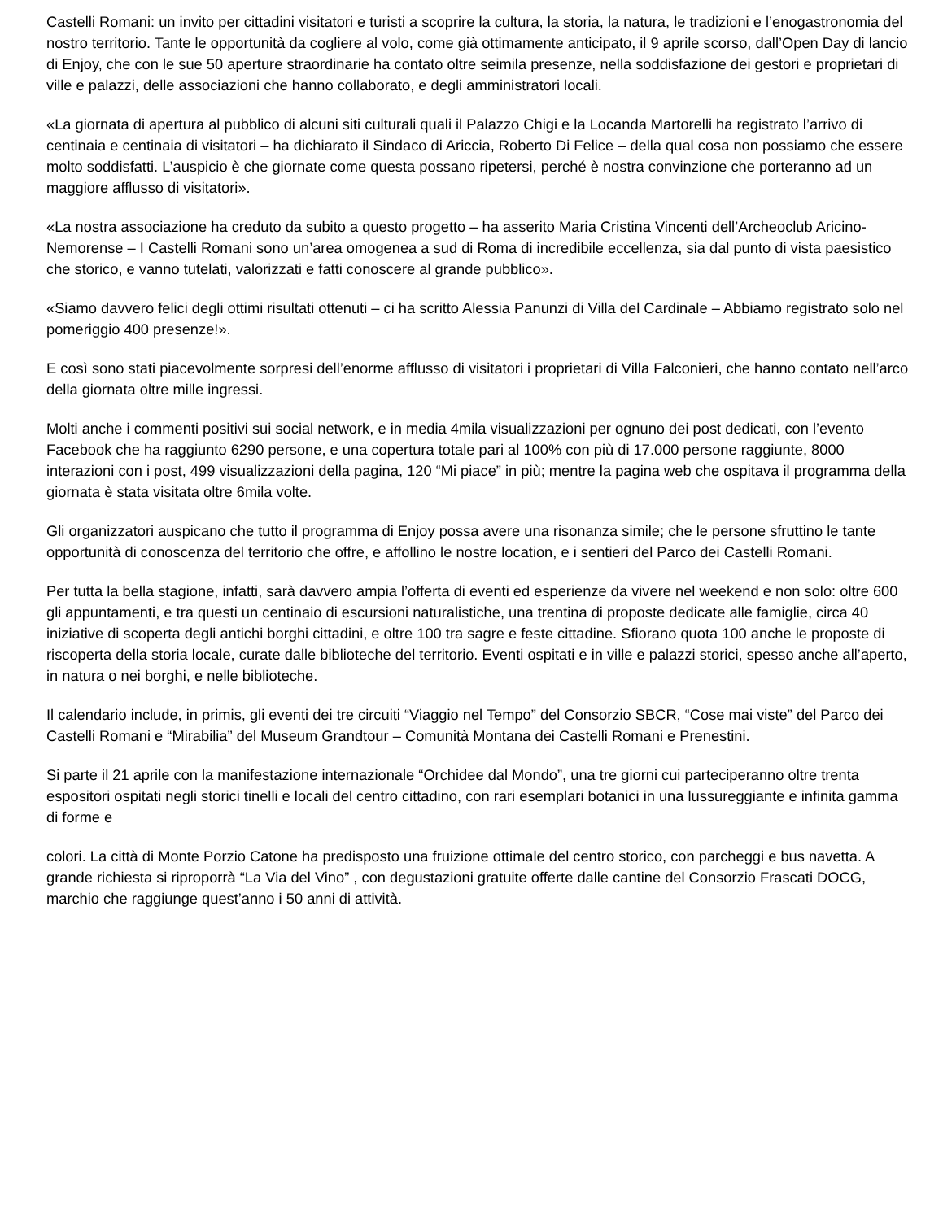Castelli Romani: un invito per cittadini visitatori e turisti a scoprire la cultura, la storia, la natura, le tradizioni e l’enogastronomia del nostro territorio. Tante le opportunità da cogliere al volo, come già ottimamente anticipato, il 9 aprile scorso, dall’Open Day di lancio di Enjoy, che con le sue 50 aperture straordinarie ha contato oltre seimila presenze, nella soddisfazione dei gestori e proprietari di ville e palazzi, delle associazioni che hanno collaborato, e degli amministratori locali.
«La giornata di apertura al pubblico di alcuni siti culturali quali il Palazzo Chigi e la Locanda Martorelli ha registrato l’arrivo di centinaia e centinaia di visitatori – ha dichiarato il Sindaco di Ariccia, Roberto Di Felice – della qual cosa non possiamo che essere molto soddisfatti. L’auspicio è che giornate come questa possano ripetersi, perché è nostra convinzione che porteranno ad un maggiore afflusso di visitatori».
«La nostra associazione ha creduto da subito a questo progetto – ha asserito Maria Cristina Vincenti dell’Archeoclub Aricino-Nemorense – I Castelli Romani sono un’area omogenea a sud di Roma di incredibile eccellenza, sia dal punto di vista paesistico che storico, e vanno tutelati, valorizzati e fatti conoscere al grande pubblico».
«Siamo davvero felici degli ottimi risultati ottenuti – ci ha scritto Alessia Panunzi di Villa del Cardinale – Abbiamo registrato solo nel pomeriggio 400 presenze!».
E così sono stati piacevolmente sorpresi dell’enorme afflusso di visitatori i proprietari di Villa Falconieri, che hanno contato nell’arco della giornata oltre mille ingressi.
Molti anche i commenti positivi sui social network, e in media 4mila visualizzazioni per ognuno dei post dedicati, con l’evento Facebook che ha raggiunto 6290 persone, e una copertura totale pari al 100% con più di 17.000 persone raggiunte, 8000 interazioni con i post, 499 visualizzazioni della pagina, 120 “Mi piace” in più; mentre la pagina web che ospitava il programma della giornata è stata visitata oltre 6mila volte.
Gli organizzatori auspicano che tutto il programma di Enjoy possa avere una risonanza simile; che le persone sfruttino le tante opportunità di conoscenza del territorio che offre, e affollino le nostre location, e i sentieri del Parco dei Castelli Romani.
Per tutta la bella stagione, infatti, sarà davvero ampia l’offerta di eventi ed esperienze da vivere nel weekend e non solo: oltre 600 gli appuntamenti, e tra questi un centinaio di escursioni naturalistiche, una trentina di proposte dedicate alle famiglie, circa 40 iniziative di scoperta degli antichi borghi cittadini, e oltre 100 tra sagre e feste cittadine. Sfiorano quota 100 anche le proposte di riscoperta della storia locale, curate dalle biblioteche del territorio. Eventi ospitati e in ville e palazzi storici, spesso anche all’aperto, in natura o nei borghi, e nelle biblioteche.
Il calendario include, in primis, gli eventi dei tre circuiti “Viaggio nel Tempo” del Consorzio SBCR, “Cose mai viste” del Parco dei Castelli Romani e “Mirabilia” del Museum Grandtour – Comunità Montana dei Castelli Romani e Prenestini.
Si parte il 21 aprile con la manifestazione internazionale “Orchidee dal Mondo”, una tre giorni cui parteciperanno oltre trenta espositori ospitati negli storici tinelli e locali del centro cittadino, con rari esemplari botanici in una lussureggiante e infinita gamma di forme e
colori. La città di Monte Porzio Catone ha predisposto una fruizione ottimale del centro storico, con parcheggi e bus navetta. A grande richiesta si riproporrà “La Via del Vino” , con degustazioni gratuite offerte dalle cantine del Consorzio Frascati DOCG, marchio che raggiunge quest’anno i 50 anni di attività.